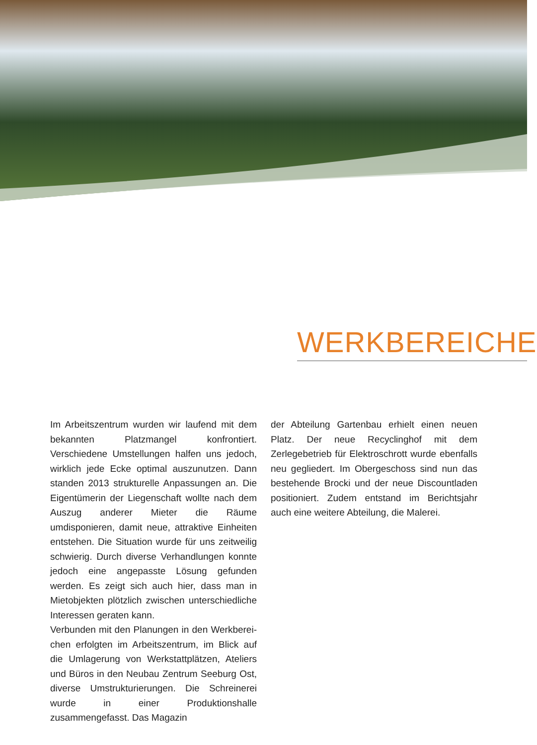WERKBEREICHE
Im Arbeitszentrum wurden wir laufend mit dem bekannten Platzmangel konfrontiert. Verschiedene Umstellungen halfen uns jedoch, wirklich jede Ecke optimal auszunutzen. Dann standen 2013 struktu­relle Anpassungen an. Die Eigentümerin der Lie­genschaft wollte nach dem Auszug anderer Mieter die Räume umdisponieren, damit neue, attraktive Einheiten entstehen. Die Situation wurde für uns zeitweilig schwierig. Durch diverse Verhandlungen konnte jedoch eine angepasste Lösung gefunden werden. Es zeigt sich auch hier, dass man in Mie­tobjekten plötzlich zwischen unterschiedliche Inte­ressen geraten kann.
Verbunden mit den Planungen in den Werkberei­chen erfolgten im Arbeitszentrum, im Blick auf die Umlagerung von Werkstattplätzen, Ateliers und Bü­ros in den Neubau Zentrum Seeburg Ost, diverse Umstrukturierungen. Die Schreinerei wurde in einer Produktionshalle zusammengefasst. Das Magazin
der Abteilung Gartenbau erhielt einen neuen Platz. Der neue Recyclinghof mit dem Zerlegebetrieb für Elektroschrott wurde ebenfalls neu gegliedert. Im Obergeschoss sind nun das bestehende Brocki und der neue Discountladen positioniert. Zudem ent­stand im Berichtsjahr auch eine weitere Abteilung, die Malerei.